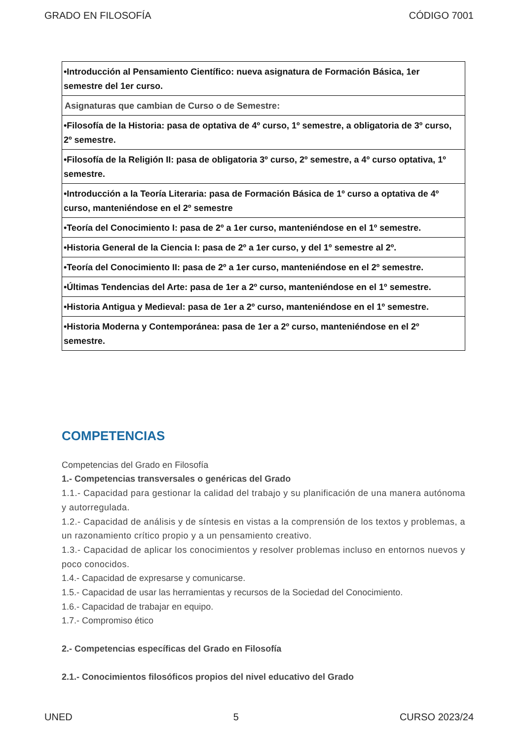GRADO EN FILOSOFÍA CÓDIGO 7001
| •Introducción al Pensamiento Científico: nueva asignatura de Formación Básica, 1er semestre del 1er curso. |
| Asignaturas que cambian de Curso o de Semestre: |
| •Filosofía de la Historia: pasa de optativa de 4º curso, 1º semestre, a obligatoria de 3º curso, 2º semestre. |
| •Filosofía de la Religión II: pasa de obligatoria 3º curso, 2º semestre, a 4º curso optativa, 1º semestre. |
| •Introducción a la Teoría Literaria: pasa de Formación Básica de 1º curso a optativa de 4º curso, manteniéndose en el 2º semestre |
| •Teoría del Conocimiento I: pasa de 2º a 1er curso, manteniéndose en el 1º semestre. |
| •Historia General de la Ciencia I: pasa de 2º a 1er curso, y del 1º semestre al 2º. |
| •Teoría del Conocimiento II: pasa de 2º a 1er curso, manteniéndose en el 2º semestre. |
| •Últimas Tendencias del Arte: pasa de 1er a 2º curso, manteniéndose en el 1º semestre. |
| •Historia Antigua y Medieval: pasa de 1er a 2º curso, manteniéndose en el 1º semestre. |
| •Historia Moderna y Contemporánea: pasa de 1er a 2º curso, manteniéndose en el 2º semestre. |
COMPETENCIAS
Competencias del Grado en Filosofía
1.- Competencias transversales o genéricas del Grado
1.1.- Capacidad para gestionar la calidad del trabajo y su planificación de una manera autónoma y autorregulada.
1.2.- Capacidad de análisis y de síntesis en vistas a la comprensión de los textos y problemas, a un razonamiento crítico propio y a un pensamiento creativo.
1.3.- Capacidad de aplicar los conocimientos y resolver problemas incluso en entornos nuevos y poco conocidos.
1.4.- Capacidad de expresarse y comunicarse.
1.5.- Capacidad de usar las herramientas y recursos de la Sociedad del Conocimiento.
1.6.- Capacidad de trabajar en equipo.
1.7.- Compromiso ético
2.- Competencias específicas del Grado en Filosofía
2.1.- Conocimientos filosóficos propios del nivel educativo del Grado
UNED 5 CURSO 2023/24